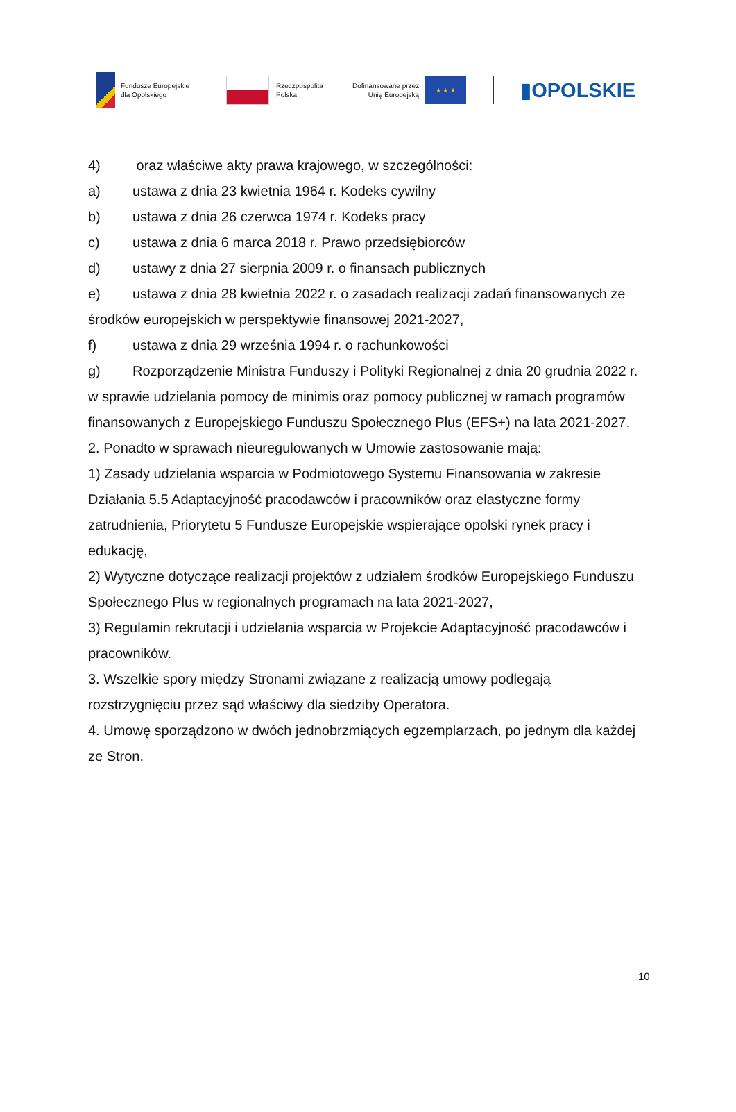Fundusze Europejskie
dla Opolskiego
Rzeczpospolita
Polska
Dofinansowane przez
Unię Europejską
★ ★ ★
▮OPOLSKIE
4) oraz właściwe akty prawa krajowego, w szczególności:
a) ustawa z dnia 23 kwietnia 1964 r. Kodeks cywilny
b) ustawa z dnia 26 czerwca 1974 r. Kodeks pracy
c) ustawa z dnia 6 marca 2018 r. Prawo przedsiębiorców
d) ustawy z dnia 27 sierpnia 2009 r. o finansach publicznych
e) ustawa z dnia 28 kwietnia 2022 r. o zasadach realizacji zadań finansowanych ze środków europejskich w perspektywie finansowej 2021-2027,
f) ustawa z dnia 29 września 1994 r. o rachunkowości
g) Rozporządzenie Ministra Funduszy i Polityki Regionalnej z dnia 20 grudnia 2022 r. w sprawie udzielania pomocy de minimis oraz pomocy publicznej w ramach programów finansowanych z Europejskiego Funduszu Społecznego Plus (EFS+) na lata 2021-2027.
2. Ponadto w sprawach nieuregulowanych w Umowie zastosowanie mają:
1) Zasady udzielania wsparcia w Podmiotowego Systemu Finansowania w zakresie Działania 5.5 Adaptacyjność pracodawców i pracowników oraz elastyczne formy zatrudnienia, Priorytetu 5 Fundusze Europejskie wspierające opolski rynek pracy i edukację,
2) Wytyczne dotyczące realizacji projektów z udziałem środków Europejskiego Funduszu Społecznego Plus w regionalnych programach na lata 2021-2027,
3) Regulamin rekrutacji i udzielania wsparcia w Projekcie Adaptacyjność pracodawców i pracowników.
3. Wszelkie spory między Stronami związane z realizacją umowy podlegają rozstrzygnięciu przez sąd właściwy dla siedziby Operatora.
4. Umowę sporządzono w dwóch jednobrzmiących egzemplarzach, po jednym dla każdej ze Stron.
10